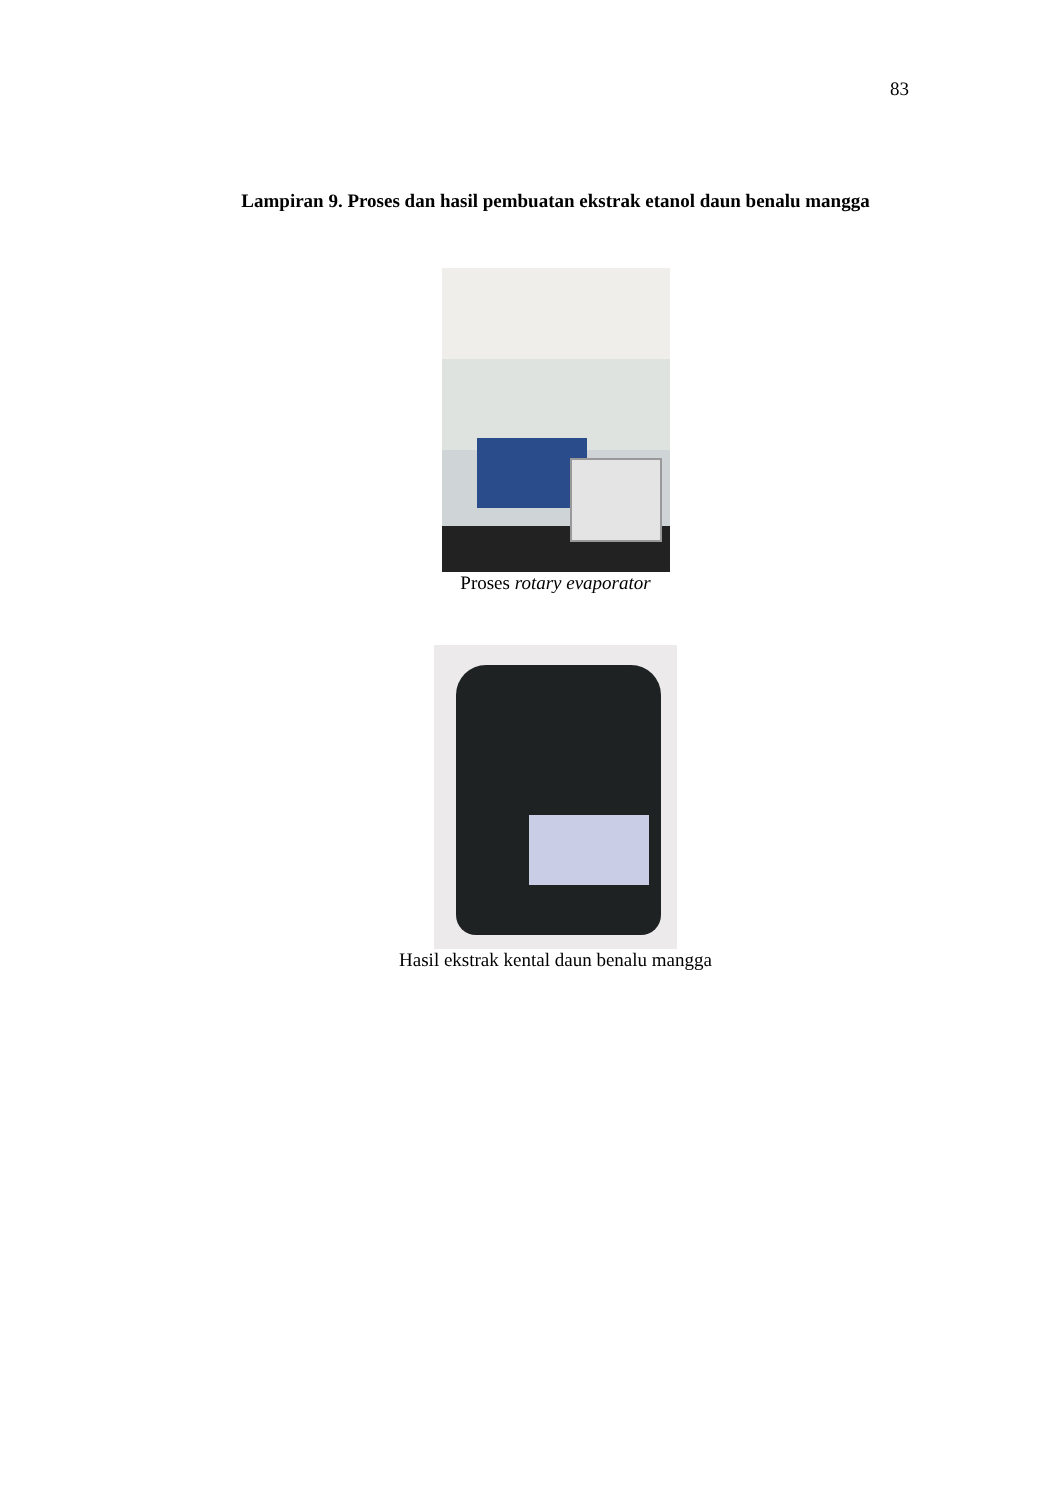83
Lampiran 9. Proses dan hasil pembuatan ekstrak etanol daun benalu mangga
Proses rotary evaporator
Hasil ekstrak kental daun benalu mangga